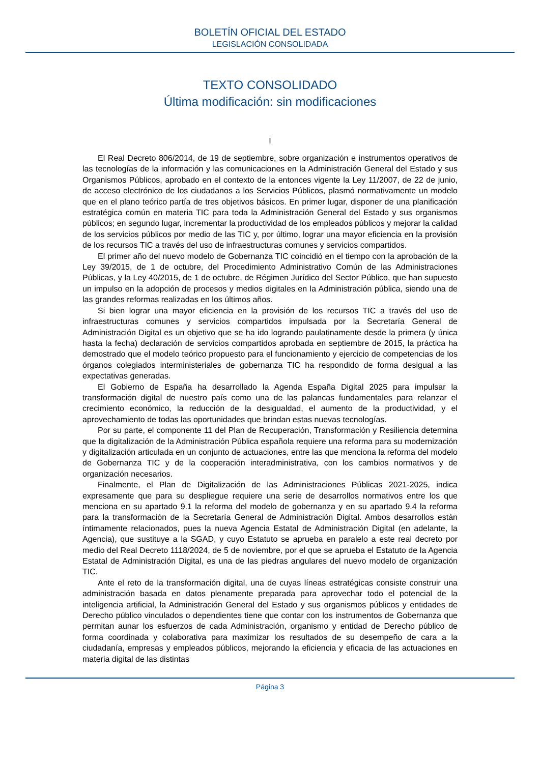BOLETÍN OFICIAL DEL ESTADO
LEGISLACIÓN CONSOLIDADA
TEXTO CONSOLIDADO
Última modificación: sin modificaciones
I
El Real Decreto 806/2014, de 19 de septiembre, sobre organización e instrumentos operativos de las tecnologías de la información y las comunicaciones en la Administración General del Estado y sus Organismos Públicos, aprobado en el contexto de la entonces vigente la Ley 11/2007, de 22 de junio, de acceso electrónico de los ciudadanos a los Servicios Públicos, plasmó normativamente un modelo que en el plano teórico partía de tres objetivos básicos. En primer lugar, disponer de una planificación estratégica común en materia TIC para toda la Administración General del Estado y sus organismos públicos; en segundo lugar, incrementar la productividad de los empleados públicos y mejorar la calidad de los servicios públicos por medio de las TIC y, por último, lograr una mayor eficiencia en la provisión de los recursos TIC a través del uso de infraestructuras comunes y servicios compartidos.
El primer año del nuevo modelo de Gobernanza TIC coincidió en el tiempo con la aprobación de la Ley 39/2015, de 1 de octubre, del Procedimiento Administrativo Común de las Administraciones Públicas, y la Ley 40/2015, de 1 de octubre, de Régimen Jurídico del Sector Público, que han supuesto un impulso en la adopción de procesos y medios digitales en la Administración pública, siendo una de las grandes reformas realizadas en los últimos años.
Si bien lograr una mayor eficiencia en la provisión de los recursos TIC a través del uso de infraestructuras comunes y servicios compartidos impulsada por la Secretaría General de Administración Digital es un objetivo que se ha ido logrando paulatinamente desde la primera (y única hasta la fecha) declaración de servicios compartidos aprobada en septiembre de 2015, la práctica ha demostrado que el modelo teórico propuesto para el funcionamiento y ejercicio de competencias de los órganos colegiados interministeriales de gobernanza TIC ha respondido de forma desigual a las expectativas generadas.
El Gobierno de España ha desarrollado la Agenda España Digital 2025 para impulsar la transformación digital de nuestro país como una de las palancas fundamentales para relanzar el crecimiento económico, la reducción de la desigualdad, el aumento de la productividad, y el aprovechamiento de todas las oportunidades que brindan estas nuevas tecnologías.
Por su parte, el componente 11 del Plan de Recuperación, Transformación y Resiliencia determina que la digitalización de la Administración Pública española requiere una reforma para su modernización y digitalización articulada en un conjunto de actuaciones, entre las que menciona la reforma del modelo de Gobernanza TIC y de la cooperación interadministrativa, con los cambios normativos y de organización necesarios.
Finalmente, el Plan de Digitalización de las Administraciones Públicas 2021-2025, indica expresamente que para su despliegue requiere una serie de desarrollos normativos entre los que menciona en su apartado 9.1 la reforma del modelo de gobernanza y en su apartado 9.4 la reforma para la transformación de la Secretaría General de Administración Digital. Ambos desarrollos están íntimamente relacionados, pues la nueva Agencia Estatal de Administración Digital (en adelante, la Agencia), que sustituye a la SGAD, y cuyo Estatuto se aprueba en paralelo a este real decreto por medio del Real Decreto 1118/2024, de 5 de noviembre, por el que se aprueba el Estatuto de la Agencia Estatal de Administración Digital, es una de las piedras angulares del nuevo modelo de organización TIC.
Ante el reto de la transformación digital, una de cuyas líneas estratégicas consiste construir una administración basada en datos plenamente preparada para aprovechar todo el potencial de la inteligencia artificial, la Administración General del Estado y sus organismos públicos y entidades de Derecho público vinculados o dependientes tiene que contar con los instrumentos de Gobernanza que permitan aunar los esfuerzos de cada Administración, organismo y entidad de Derecho público de forma coordinada y colaborativa para maximizar los resultados de su desempeño de cara a la ciudadanía, empresas y empleados públicos, mejorando la eficiencia y eficacia de las actuaciones en materia digital de las distintas
Página 3